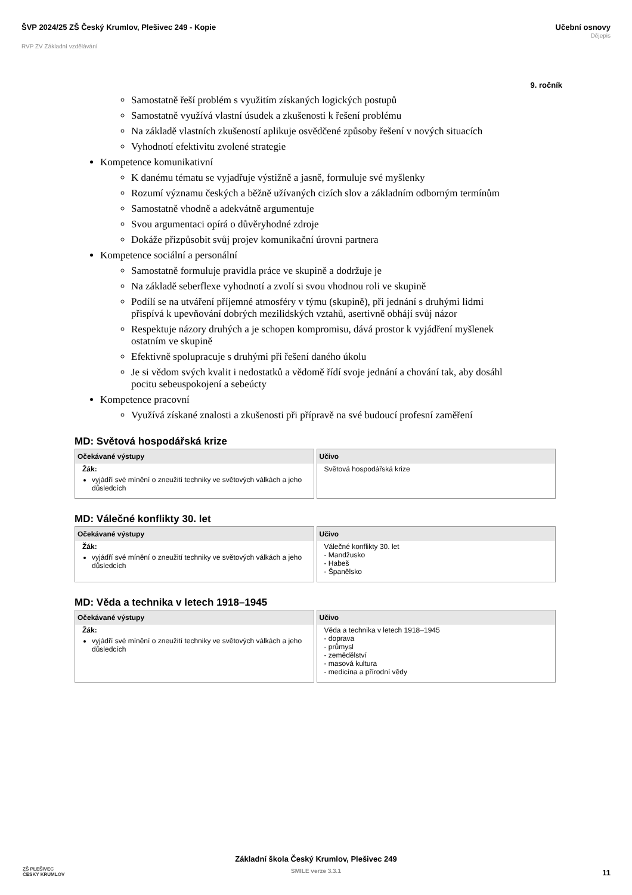ŠVP 2024/25 ZŠ Český Krumlov, Plešivec 249 - Kopie
RVP ZV Základní vzdělávání
Učební osnovy
Dějepis
9. ročník
Samostatně řeší problém s využitím získaných logických postupů
Samostatně využívá vlastní úsudek a zkušenosti k řešení problému
Na základě vlastních zkušeností aplikuje osvědčené způsoby řešení v nových situacích
Vyhodnotí efektivitu zvolené strategie
Kompetence komunikativní
K danému tématu se vyjadřuje výstižně a jasně, formuluje své myšlenky
Rozumí významu českých a běžně užívaných cizích slov a základním odborným termínům
Samostatně vhodně a adekvátně argumentuje
Svou argumentaci opírá o důvěryhodné zdroje
Dokáže přizpůsobit svůj projev komunikační úrovni partnera
Kompetence sociální a personální
Samostatně formuluje pravidla práce ve skupině a dodržuje je
Na základě seberflexe vyhodnotí a zvolí si svou vhodnou roli ve skupině
Podílí se na utváření příjemné atmosféry v týmu (skupině), při jednání s druhými lidmi přispívá k upevňování dobrých mezilidských vztahů, asertivně obhájí svůj názor
Respektuje názory druhých a je schopen kompromisu, dává prostor k vyjádření myšlenek ostatním ve skupině
Efektivně spolupracuje s druhými při řešení daného úkolu
Je si vědom svých kvalit i nedostatků a vědomě řídí svoje jednání a chování tak, aby dosáhl pocitu sebeuspokojení a sebeúcty
Kompetence pracovní
Využívá získané znalosti a zkušenosti při přípravě na své budoucí profesní zaměření
MD: Světová hospodářská krize
| Očekávané výstupy | Učivo |
| --- | --- |
| Žák: vyjádří své mínění o zneužití techniky ve světových válkách a jeho důsledcích | Světová hospodářská krize |
MD: Válečné konflikty 30. let
| Očekávané výstupy | Učivo |
| --- | --- |
| Žák: vyjádří své mínění o zneužití techniky ve světových válkách a jeho důsledcích | Válečné konflikty 30. let - Mandžusko - Habeš - Španělsko |
MD: Věda a technika v letech 1918–1945
| Očekávané výstupy | Učivo |
| --- | --- |
| Žák: vyjádří své mínění o zneužití techniky ve světových válkách a jeho důsledcích | Věda a technika v letech 1918–1945 - doprava - průmysl - zemědělství - masová kultura - medicína a přírodní vědy |
ZŠ PLEŠIVEC
ČESKÝ KRUMLOV
Základní škola Český Krumlov, Plešivec 249
SMILE verze 3.3.1
11